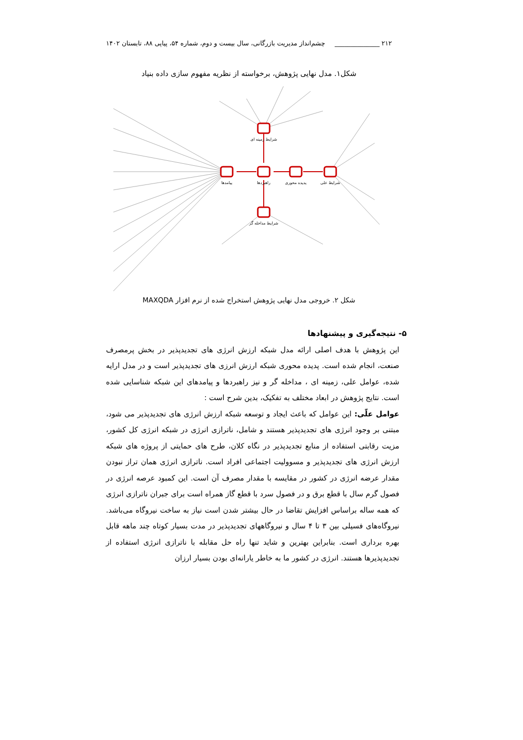۲۱۲ ______________ چشم‌انداز مدیریت بازرگانی، سال بیست و دوم، شماره ۵۴، پیاپی ۸۸، تابستان ۱۴۰۲
شکل۱. مدل نهایی پژوهش، برخواسته از نظریه مفهوم سازی داده بنیاد
شرایط زمینه ای
پیامدها
راهبردها
پدیده محوری
شرایط علی
شرایط مداخله گر
شکل ۲. خروجی مدل نهایی پژوهش استخراج شده از نرم افزار MAXQDA
۵- نتیجه‌گیری و پیشنهادها
این پژوهش با هدف اصلی ارائه مدل شبکه ارزش انرژی های تجدیدپذیر در بخش پرمصرف صنعت، انجام شده است. پدیده محوری شبکه ارزش انرزی های تجدیدپذیر است و در مدل ارایه شده، عوامل علی، زمینه ای ، مداخله گر و نیز راهبردها و پیامدهای این شبکه شناسایی شده است. نتایج پژوهش در ابعاد مختلف به تفکیک، بدین شرح است :
عوامل علّی: این عوامل که باعث ایجاد و توسعه شبکه ارزش انرژی های تجدیدپذیر می شود، مبتنی بر وجود انرژی های تجدیدپذیر هستند و شامل، ناترازی انرژی در شبکه انرژی کل کشور، مزیت رقابتی استفاده از منابع تجدیدپذیر در نگاه کلان، طرح های حمایتی از پروژه های شبکه ارزش انرژی های تجدیدپذیر و مسوولیت اجتماعی افراد است. ناترازی انرژی همان تراز نبودن مقدار عرضه انرژی در کشور در مقایسه با مقدار مصرف آن است. این کمبود عرصه انرژی در فصول گرم سال با قطع برق و در فصول سرد با قطع گاز همراه است برای جبران ناترازی انرژی که همه ساله براساس افزایش تقاضا در حال بیشتر شدن است نیاز به ساخت نیروگاه می‌باشد. نیروگاه‌های فسیلی بین ۳ تا ۴ سال و نیروگاههای تجدیدپذیر در مدت بسیار کوتاه چند ماهه قابل بهره برداری است. بنابراین بهترین و شاید تنها راه حل مقابله با ناترازی انرژی استفاده از تجدیدپذیرها هستند. انرژی در کشور ما به خاطر یارانه‌ای بودن بسیار ارزان